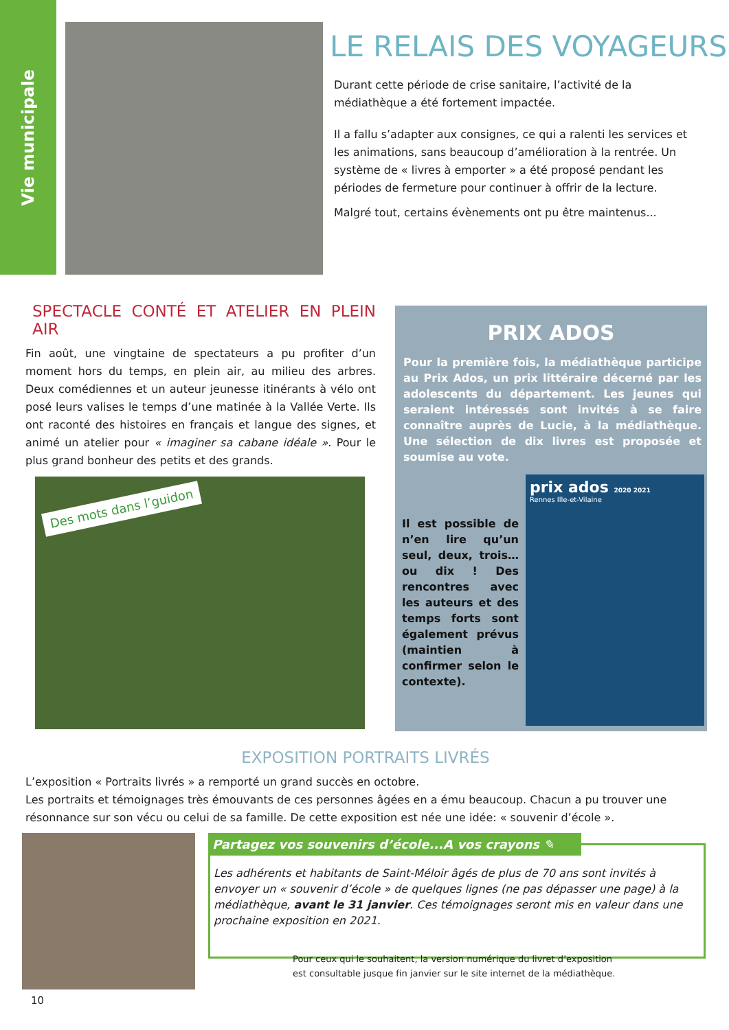Vie municipale
LE RELAIS DES VOYAGEURS
Durant cette période de crise sanitaire, l’activité de la médiathèque a été fortement impactée.
Il a fallu s’adapter aux consignes, ce qui a ralenti les services et les animations, sans beaucoup d’amélioration à la rentrée. Un système de « livres à emporter » a été proposé pendant les périodes de fermeture pour continuer à offrir de la lecture.
Malgré tout, certains évènements ont pu être maintenus...
SPECTACLE CONTÉ ET ATELIER EN PLEIN AIR
Fin août, une vingtaine de spectateurs a pu profiter d’un moment hors du temps, en plein air, au milieu des arbres. Deux comédiennes et un auteur jeunesse itinérants à vélo ont posé leurs valises le temps d’une matinée à la Vallée Verte. Ils ont raconté des histoires en français et langue des signes, et animé un atelier pour « imaginer sa cabane idéale ». Pour le plus grand bonheur des petits et des grands.
Des mots dans l’guidon
PRIX ADOS
Pour la première fois, la médiathèque participe au Prix Ados, un prix littéraire décerné par les adolescents du département. Les jeunes qui seraient intéressés sont invités à se faire connaître auprès de Lucie, à la médiathèque. Une sélection de dix livres est proposée et soumise au vote.
Il est possible de n’en lire qu’un seul, deux, trois… ou dix ! Des rencontres avec les auteurs et des temps forts sont également prévus (maintien à confirmer selon le contexte).
prix ados 2020 2021
Rennes Ille-et-Vilaine
EXPOSITION PORTRAITS LIVRÉS
L’exposition « Portraits livrés » a remporté un grand succès en octobre.
Les portraits et témoignages très émouvants de ces personnes âgées en a ému beaucoup. Chacun a pu trouver une résonnance sur son vécu ou celui de sa famille. De cette exposition est née une idée: « souvenir d’école ».
Partagez vos souvenirs d’école...A vos crayons ✎
Les adhérents et habitants de Saint-Méloir âgés de plus de 70 ans sont invités à envoyer un « souvenir d’école » de quelques lignes (ne pas dépasser une page) à la médiathèque, avant le 31 janvier. Ces témoignages seront mis en valeur dans une prochaine exposition en 2021.
Pour ceux qui le souhaitent, la version numérique du livret d’exposition
est consultable jusque fin janvier sur le site internet de la médiathèque.
10